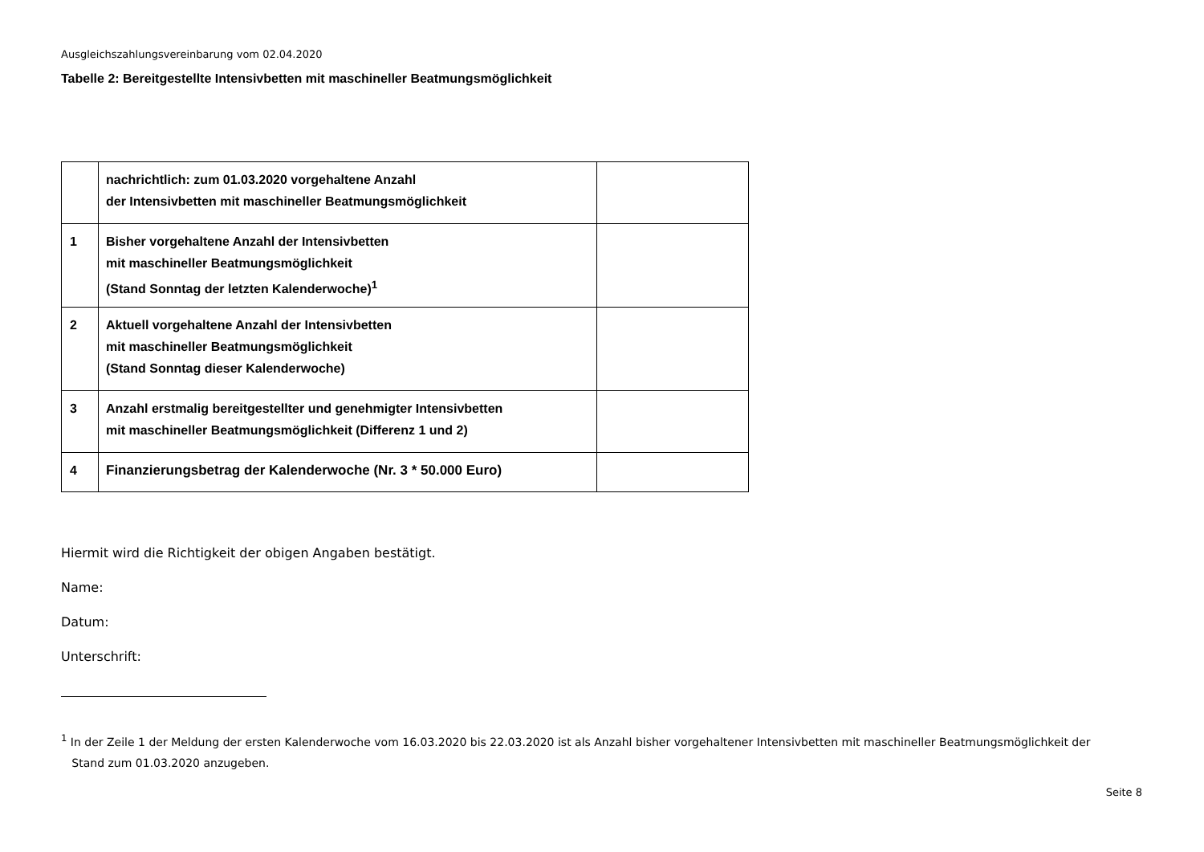Ausgleichszahlungsvereinbarung vom 02.04.2020
Tabelle 2: Bereitgestellte Intensivbetten mit maschineller Beatmungsmöglichkeit
| | nachrichtlich: zum 01.03.2020 vorgehaltene Anzahl der Intensivbetten mit maschineller Beatmungsmöglichkeit | |
| 1 | Bisher vorgehaltene Anzahl der Intensivbetten mit maschineller Beatmungsmöglichkeit (Stand Sonntag der letzten Kalenderwoche)<sup>1</sup> | |
| 2 | Aktuell vorgehaltene Anzahl der Intensivbetten mit maschineller Beatmungsmöglichkeit (Stand Sonntag dieser Kalenderwoche) | |
| 3 | Anzahl erstmalig bereitgestellter und genehmigter Intensivbetten mit maschineller Beatmungsmöglichkeit (Differenz 1 und 2) | |
| 4 | Finanzierungsbetrag der Kalenderwoche (Nr. 3 * 50.000 Euro) | |
Hiermit wird die Richtigkeit der obigen Angaben bestätigt.
Name:
Datum:
Unterschrift:
<sup>1</sup> In der Zeile 1 der Meldung der ersten Kalenderwoche vom 16.03.2020 bis 22.03.2020 ist als Anzahl bisher vorgehaltener Intensivbetten mit maschineller Beatmungsmöglichkeit der
Stand zum 01.03.2020 anzugeben.
Seite 8